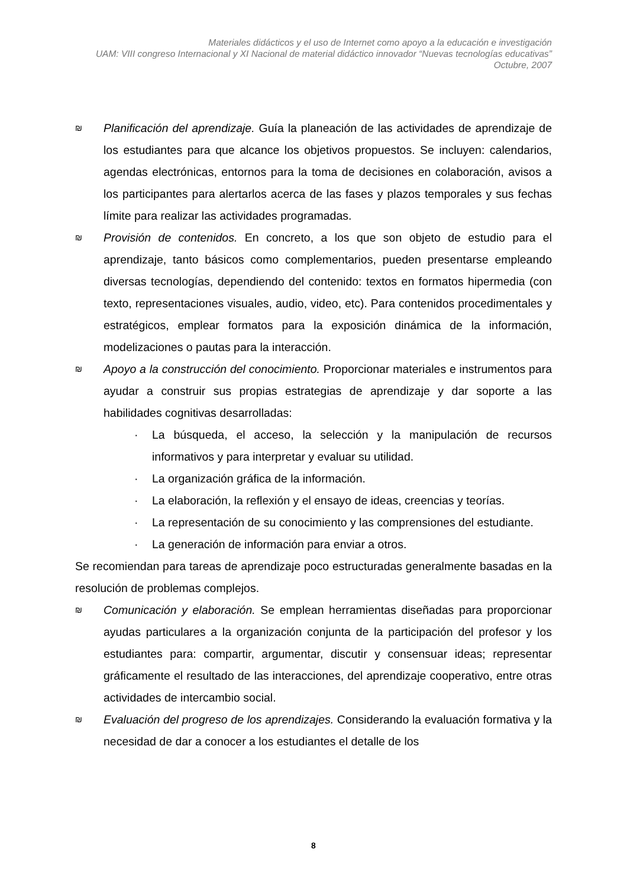Materiales didácticos y el uso de Internet como apoyo a la educación e investigación
UAM: VIII congreso Internacional y XI Nacional de material didáctico innovador “Nuevas tecnologías educativas”
Octubre, 2007
₪
Planificación del aprendizaje. Guía la planeación de las actividades de aprendizaje de los estudiantes para que alcance los objetivos propuestos. Se incluyen: calendarios, agendas electrónicas, entornos para la toma de decisiones en colaboración, avisos a los participantes para alertarlos acerca de las fases y plazos temporales y sus fechas límite para realizar las actividades programadas.
₪
Provisión de contenidos. En concreto, a los que son objeto de estudio para el aprendizaje, tanto básicos como complementarios, pueden presentarse empleando diversas tecnologías, dependiendo del contenido: textos en formatos hipermedia (con texto, representaciones visuales, audio, video, etc). Para contenidos procedimentales y estratégicos, emplear formatos para la exposición dinámica de la información, modelizaciones o pautas para la interacción.
₪
Apoyo a la construcción del conocimiento. Proporcionar materiales e instrumentos para ayudar a construir sus propias estrategias de aprendizaje y dar soporte a las habilidades cognitivas desarrolladas:
· La búsqueda, el acceso, la selección y la manipulación de recursos informativos y para interpretar y evaluar su utilidad.
· La organización gráfica de la información.
· La elaboración, la reflexión y el ensayo de ideas, creencias y teorías.
· La representación de su conocimiento y las comprensiones del estudiante.
· La generación de información para enviar a otros.
Se recomiendan para tareas de aprendizaje poco estructuradas generalmente basadas en la resolución de problemas complejos.
₪
Comunicación y elaboración. Se emplean herramientas diseñadas para proporcionar ayudas particulares a la organización conjunta de la participación del profesor y los estudiantes para: compartir, argumentar, discutir y consensuar ideas; representar gráficamente el resultado de las interacciones, del aprendizaje cooperativo, entre otras actividades de intercambio social.
₪
Evaluación del progreso de los aprendizajes. Considerando la evaluación formativa y la necesidad de dar a conocer a los estudiantes el detalle de los
8